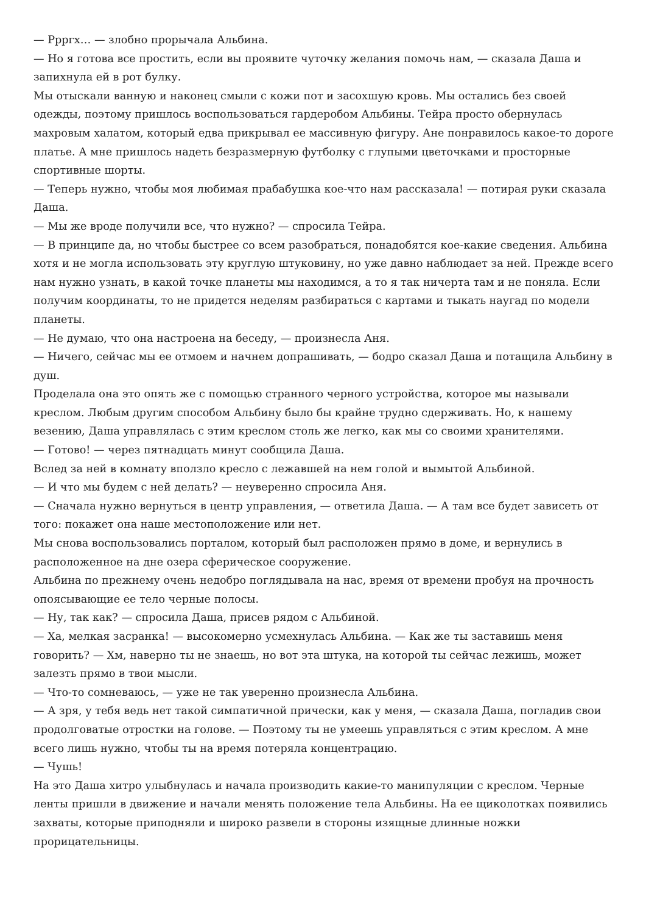— Ррргх… — злобно прорычала Альбина.
— Но я готова все простить, если вы проявите чуточку желания помочь нам, — сказала Даша и запихнула ей в рот булку.
Мы отыскали ванную и наконец смыли с кожи пот и засохшую кровь. Мы остались без своей одежды, поэтому пришлось воспользоваться гардеробом Альбины. Тейра просто обернулась махровым халатом, который едва прикрывал ее массивную фигуру. Ане понравилось какое-то дороге платье. А мне пришлось надеть безразмерную футболку с глупыми цветочками и просторные спортивные шорты.
— Теперь нужно, чтобы моя любимая прабабушка кое-что нам рассказала! — потирая руки сказала Даша.
— Мы же вроде получили все, что нужно? — спросила Тейра.
— В принципе да, но чтобы быстрее со всем разобраться, понадобятся кое-какие сведения. Альбина хотя и не могла использовать эту круглую штуковину, но уже давно наблюдает за ней. Прежде всего нам нужно узнать, в какой точке планеты мы находимся, а то я так ничерта там и не поняла. Если получим координаты, то не придется неделям разбираться с картами и тыкать наугад по модели планеты.
— Не думаю, что она настроена на беседу, — произнесла Аня.
— Ничего, сейчас мы ее отмоем и начнем допрашивать, — бодро сказал Даша и потащила Альбину в душ.
Проделала она это опять же с помощью странного черного устройства, которое мы называли креслом. Любым другим способом Альбину было бы крайне трудно сдерживать. Но, к нашему везению, Даша управлялась с этим креслом столь же легко, как мы со своими хранителями.
— Готово! — через пятнадцать минут сообщила Даша.
Вслед за ней в комнату вползло кресло с лежавшей на нем голой и вымытой Альбиной.
— И что мы будем с ней делать? — неуверенно спросила Аня.
— Сначала нужно вернуться в центр управления, — ответила Даша. — А там все будет зависеть от того: покажет она наше местоположение или нет.
Мы снова воспользовались порталом, который был расположен прямо в доме, и вернулись в расположенное на дне озера сферическое сооружение.
Альбина по прежнему очень недобро поглядывала на нас, время от времени пробуя на прочность опоясывающие ее тело черные полосы.
— Ну, так как? — спросила Даша, присев рядом с Альбиной.
— Ха, мелкая засранка! — высокомерно усмехнулась Альбина. — Как же ты заставишь меня говорить? — Хм, наверно ты не знаешь, но вот эта штука, на которой ты сейчас лежишь, может залезть прямо в твои мысли.
— Что-то сомневаюсь, — уже не так уверенно произнесла Альбина.
— А зря, у тебя ведь нет такой симпатичной прически, как у меня, — сказала Даша, погладив свои продолговатые отростки на голове. — Поэтому ты не умеешь управляться с этим креслом. А мне всего лишь нужно, чтобы ты на время потеряла концентрацию.
— Чушь!
На это Даша хитро улыбнулась и начала производить какие-то манипуляции с креслом. Черные ленты пришли в движение и начали менять положение тела Альбины. На ее щиколотках появились захваты, которые приподняли и широко развели в стороны изящные длинные ножки прорицательницы.